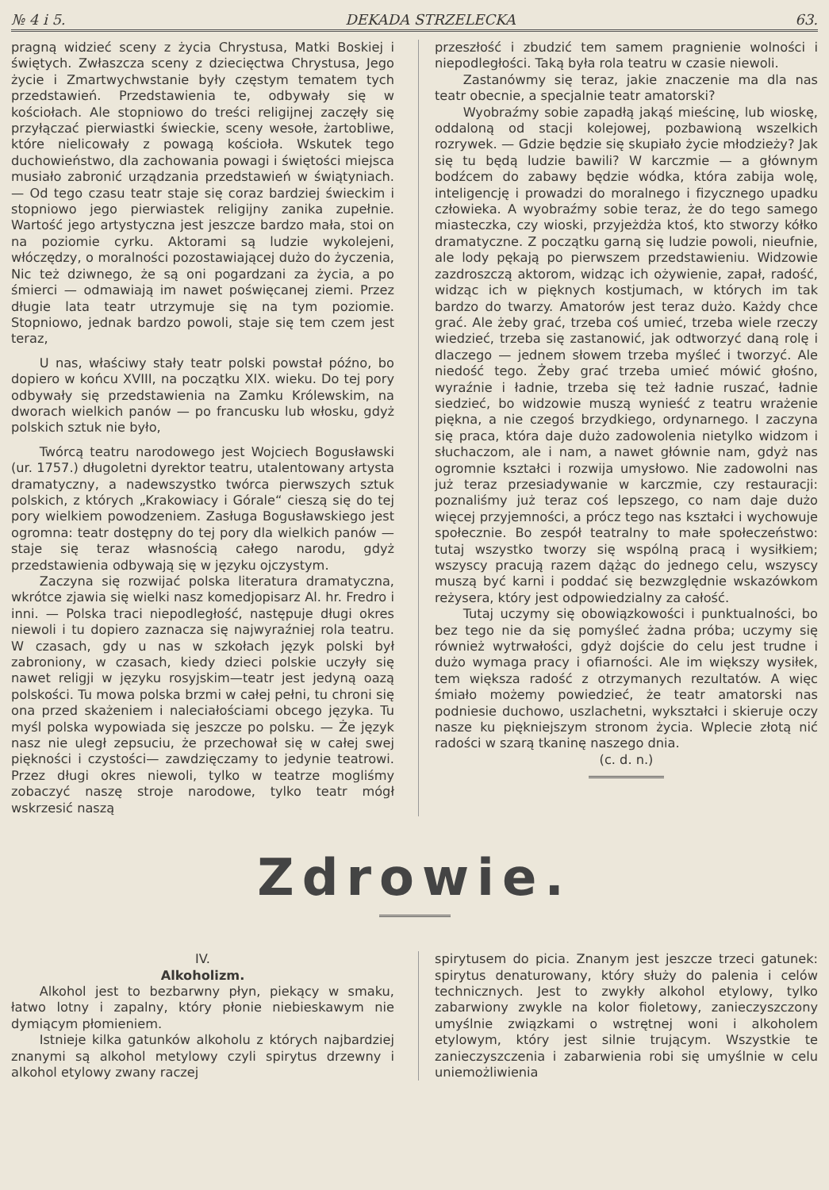№ 4 i 5. DEKADA STRZELECKA 63.
pragną widzieć sceny z życia Chrystusa, Matki Boskiej i świętych. Zwłaszcza sceny z dziecięctwa Chrystusa, Jego życie i Zmartwychwstanie były częstym tematem tych przedstawień. Przedstawienia te, odbywały się w kościołach. Ale stopniowo do treści religijnej zaczęły się przyłączać pierwiastki świeckie, sceny wesołe, żartobliwe, które nielicowały z powagą kościoła. Wskutek tego duchowieństwo, dla zachowania powagi i świętości miejsca musiało zabronić urządzania przedstawień w świątyniach. — Od tego czasu teatr staje się coraz bardziej świeckim i stopniowo jego pierwiastek religijny zanika zupełnie. Wartość jego artystyczna jest jeszcze bardzo mała, stoi on na poziomie cyrku. Aktorami są ludzie wykolejeni, włóczędzy, o moralności pozostawiającej dużo do życzenia, Nic też dziwnego, że są oni pogardzani za życia, a po śmierci — odmawiają im nawet poświęcanej ziemi. Przez długie lata teatr utrzymuje się na tym poziomie. Stopniowo, jednak bardzo powoli, staje się tem czem jest teraz,
U nas, właściwy stały teatr polski powstał późno, bo dopiero w końcu XVIII, na początku XIX. wieku. Do tej pory odbywały się przedstawienia na Zamku Królewskim, na dworach wielkich panów — po francusku lub włosku, gdyż polskich sztuk nie było,
Twórcą teatru narodowego jest Wojciech Bogusławski (ur. 1757.) długoletni dyrektor teatru, utalentowany artysta dramatyczny, a nadewszystko twórca pierwszych sztuk polskich, z których „Krakowiacy i Górale“ cieszą się do tej pory wielkiem powodzeniem. Zasługa Bogusławskiego jest ogromna: teatr dostępny do tej pory dla wielkich panów — staje się teraz własnością całego narodu, gdyż przedstawienia odbywają się w języku ojczystym.
Zaczyna się rozwijać polska literatura dramatyczna, wkrótce zjawia się wielki nasz komedjopisarz Al. hr. Fredro i inni. — Polska traci niepodległość, następuje długi okres niewoli i tu dopiero zaznacza się najwyraźniej rola teatru. W czasach, gdy u nas w szkołach język polski był zabroniony, w czasach, kiedy dzieci polskie uczyły się nawet religji w języku rosyjskim—teatr jest jedyną oazą polskości. Tu mowa polska brzmi w całej pełni, tu chroni się ona przed skażeniem i naleciałościami obcego języka. Tu myśl polska wypowiada się jeszcze po polsku. — Że język nasz nie uległ zepsuciu, że przechował się w całej swej piękności i czystości— zawdzięczamy to jedynie teatrowi. Przez długi okres niewoli, tylko w teatrze mogliśmy zobaczyć naszę stroje narodowe, tylko teatr mógł wskrzesić naszą
przeszłość i zbudzić tem samem pragnienie wolności i niepodległości. Taką była rola teatru w czasie niewoli.
Zastanówmy się teraz, jakie znaczenie ma dla nas teatr obecnie, a specjalnie teatr amatorski?
Wyobraźmy sobie zapadłą jakąś mieścinę, lub wioskę, oddaloną od stacji kolejowej, pozbawioną wszelkich rozrywek. — Gdzie będzie się skupiało życie młodzieży? Jak się tu będą ludzie bawili? W karczmie — a głównym bodźcem do zabawy będzie wódka, która zabija wolę, inteligencję i prowadzi do moralnego i fizycznego upadku człowieka. A wyobraźmy sobie teraz, że do tego samego miasteczka, czy wioski, przyjeżdża ktoś, kto stworzy kółko dramatyczne. Z początku garną się ludzie powoli, nieufnie, ale lody pękają po pierwszem przedstawieniu. Widzowie zazdroszczą aktorom, widząc ich ożywienie, zapał, radość, widząc ich w pięknych kostjumach, w których im tak bardzo do twarzy. Amatorów jest teraz dużo. Każdy chce grać. Ale żeby grać, trzeba coś umieć, trzeba wiele rzeczy wiedzieć, trzeba się zastanowić, jak odtworzyć daną rolę i dlaczego — jednem słowem trzeba myśleć i tworzyć. Ale niedość tego. Żeby grać trzeba umieć mówić głośno, wyraźnie i ładnie, trzeba się też ładnie ruszać, ładnie siedzieć, bo widzowie muszą wynieść z teatru wrażenie piękna, a nie czegoś brzydkiego, ordynarnego. I zaczyna się praca, która daje dużo zadowolenia nietylko widzom i słuchaczom, ale i nam, a nawet głównie nam, gdyż nas ogromnie kształci i rozwija umysłowo. Nie zadowolni nas już teraz przesiadywanie w karczmie, czy restauracji: poznaliśmy już teraz coś lepszego, co nam daje dużo więcej przyjemności, a prócz tego nas kształci i wychowuje społecznie. Bo zespół teatralny to małe społeczeństwo: tutaj wszystko tworzy się wspólną pracą i wysiłkiem; wszyscy pracują razem dążąc do jednego celu, wszyscy muszą być karni i poddać się bezwzględnie wskazówkom reżysera, który jest odpowiedzialny za całość.
Tutaj uczymy się obowiązkowości i punktualności, bo bez tego nie da się pomyśleć żadna próba; uczymy się również wytrwałości, gdyż dojście do celu jest trudne i dużo wymaga pracy i ofiarności. Ale im większy wysiłek, tem większa radość z otrzymanych rezultatów. A więc śmiało możemy powiedzieć, że teatr amatorski nas podniesie duchowo, uszlachetni, wykształci i skieruje oczy nasze ku piękniejszym stronom życia. Wplecie złotą nić radości w szarą tkaninę naszego dnia.
(c. d. n.)
Zdrowie.
IV.
Alkoholizm.
Alkohol jest to bezbarwny płyn, piekący w smaku, łatwo lotny i zapalny, który płonie niebieskawym nie dymiącym płomieniem.
Istnieje kilka gatunków alkoholu z których najbardziej znanymi są alkohol metylowy czyli spirytus drzewny i alkohol etylowy zwany raczej
spirytusem do picia. Znanym jest jeszcze trzeci gatunek: spirytus denaturowany, który służy do palenia i celów technicznych. Jest to zwykły alkohol etylowy, tylko zabarwiony zwykle na kolor fioletowy, zanieczyszczony umyślnie związkami o wstrętnej woni i alkoholem etylowym, który jest silnie trującym. Wszystkie te zanieczyszczenia i zabarwienia robi się umyślnie w celu uniemożliwienia